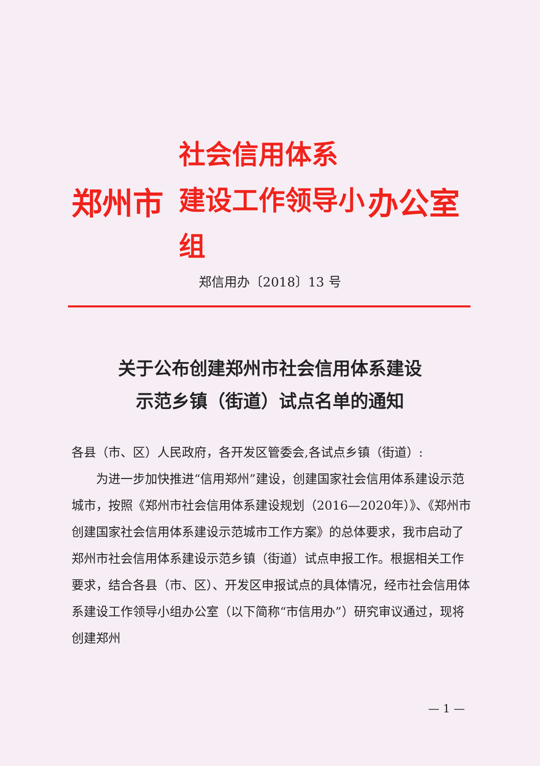郑州市
社会信用体系
建设工作领导小组
办公室
郑信用办〔2018〕13 号
关于公布创建郑州市社会信用体系建设
示范乡镇（街道）试点名单的通知
各县（市、区）人民政府，各开发区管委会,各试点乡镇（街道）:
为进一步加快推进“信用郑州”建设，创建国家社会信用体系建设示范城市，按照《郑州市社会信用体系建设规划（2016—2020年）》、《郑州市创建国家社会信用体系建设示范城市工作方案》的总体要求，我市启动了郑州市社会信用体系建设示范乡镇（街道）试点申报工作。根据相关工作要求，结合各县（市、区）、开发区申报试点的具体情况，经市社会信用体系建设工作领导小组办公室（以下简称“市信用办”）研究审议通过，现将创建郑州
— 1 —